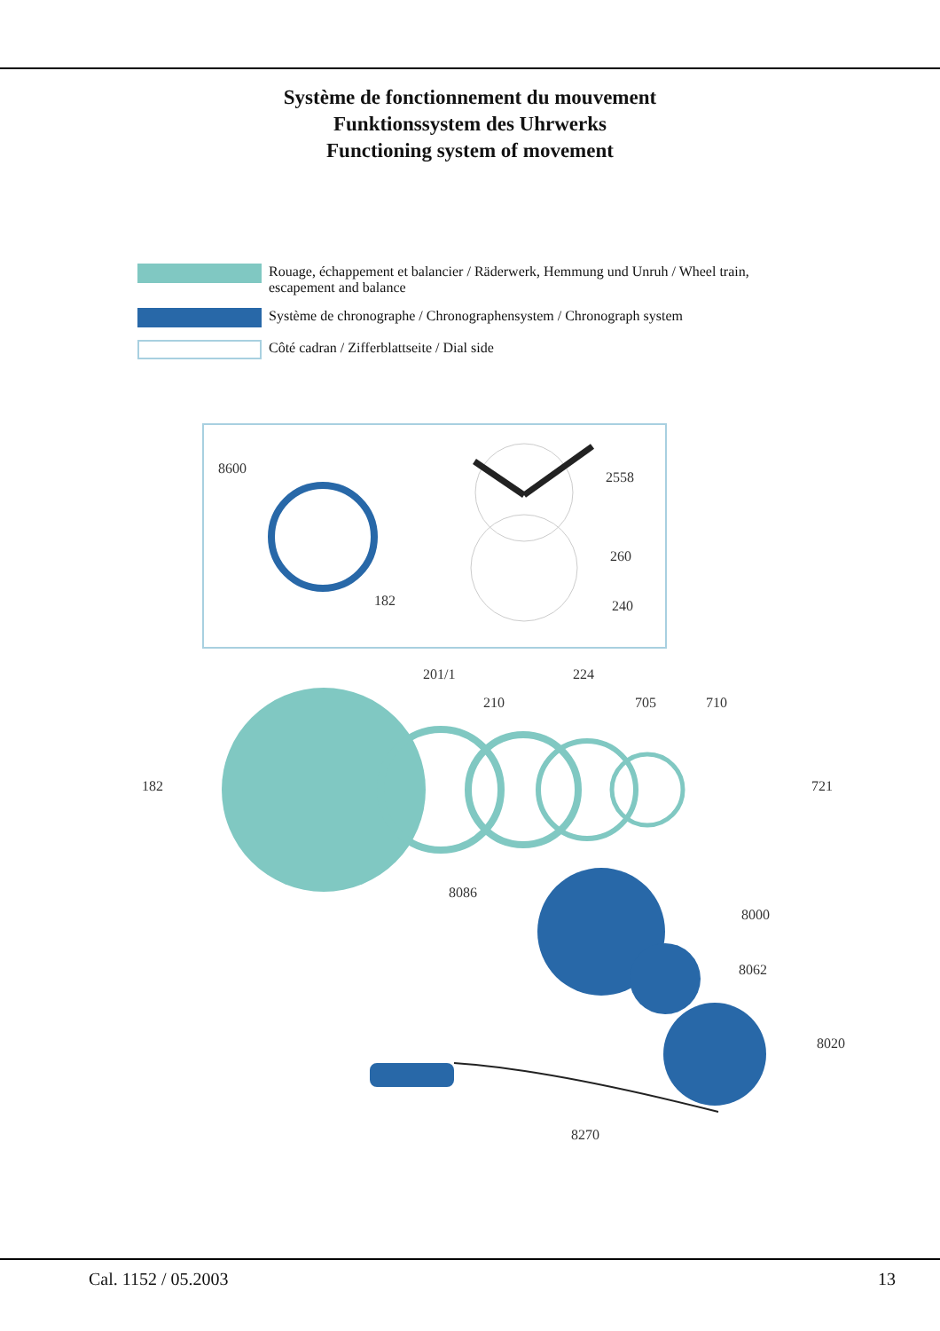Système de fonctionnement du mouvement
Funktionssystem des Uhrwerks
Functioning system of movement
Rouage, échappement et balancier / Räderwerk, Hemmung und Unruh / Wheel train, escapement and balance
Système de chronographe / Chronographensystem / Chronograph system
Côté cadran / Zifferblattseite / Dial side
8600
2558
182
260
240
201/1 224
210 705 710
182 721
8086
8000
8062
8020
8270
Cal. 1152 / 05.2003 13